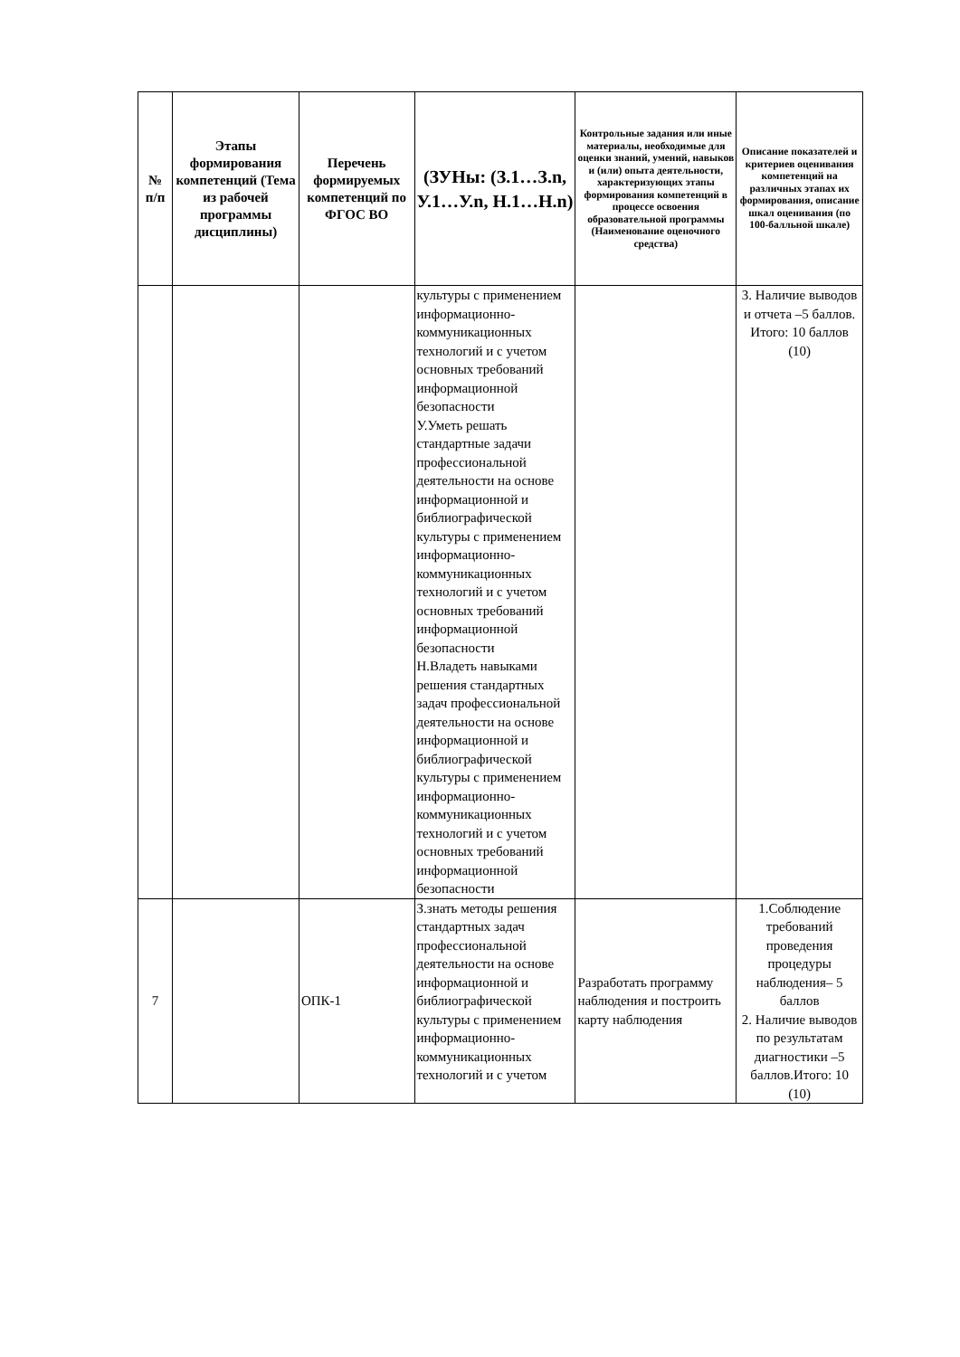| № п/п | Этапы формирования компетенций (Тема из рабочей программы дисциплины) | Перечень формируемых компетенций по ФГОС ВО | (ЗУНы: (З.1…З.n, У.1…У.n, Н.1…Н.n) | Контрольные задания или иные материалы, необходимые для оценки знаний, умений, навыков и (или) опыта деятельности, характеризующих этапы формирования компетенций в процессе освоения образовательной программы (Наименование оценочного средства) | Описание показателей и критериев оценивания компетенций на различных этапах их формирования, описание шкал оценивания (по 100-балльной шкале) |
| --- | --- | --- | --- | --- | --- |
| | | | культуры с применением информационно-коммуникационных технологий и с учетом основных требований информационной безопасности У.Уметь решать стандартные задачи профессиональной деятельности на основе информационной и библиографической культуры с применением информационно-коммуникационных технологий и с учетом основных требований информационной безопасности Н.Владеть навыками решения стандартных задач профессиональной деятельности на основе информационной и библиографической культуры с применением информационно-коммуникационных технологий и с учетом основных требований информационной безопасности | | 3. Наличие выводов и отчета –5 баллов. Итого: 10 баллов (10) |
| 7 | | ОПК-1 | З.знать методы решения стандартных задач профессиональной деятельности на основе информационной и библиографической культуры с применением информационно-коммуникационных технологий и с учетом | Разработать программу наблюдения и построить карту наблюдения | 1.Соблюдение требований проведения процедуры наблюдения– 5 баллов 2. Наличие выводов по результатам диагностики –5 баллов.Итого: 10 (10) |